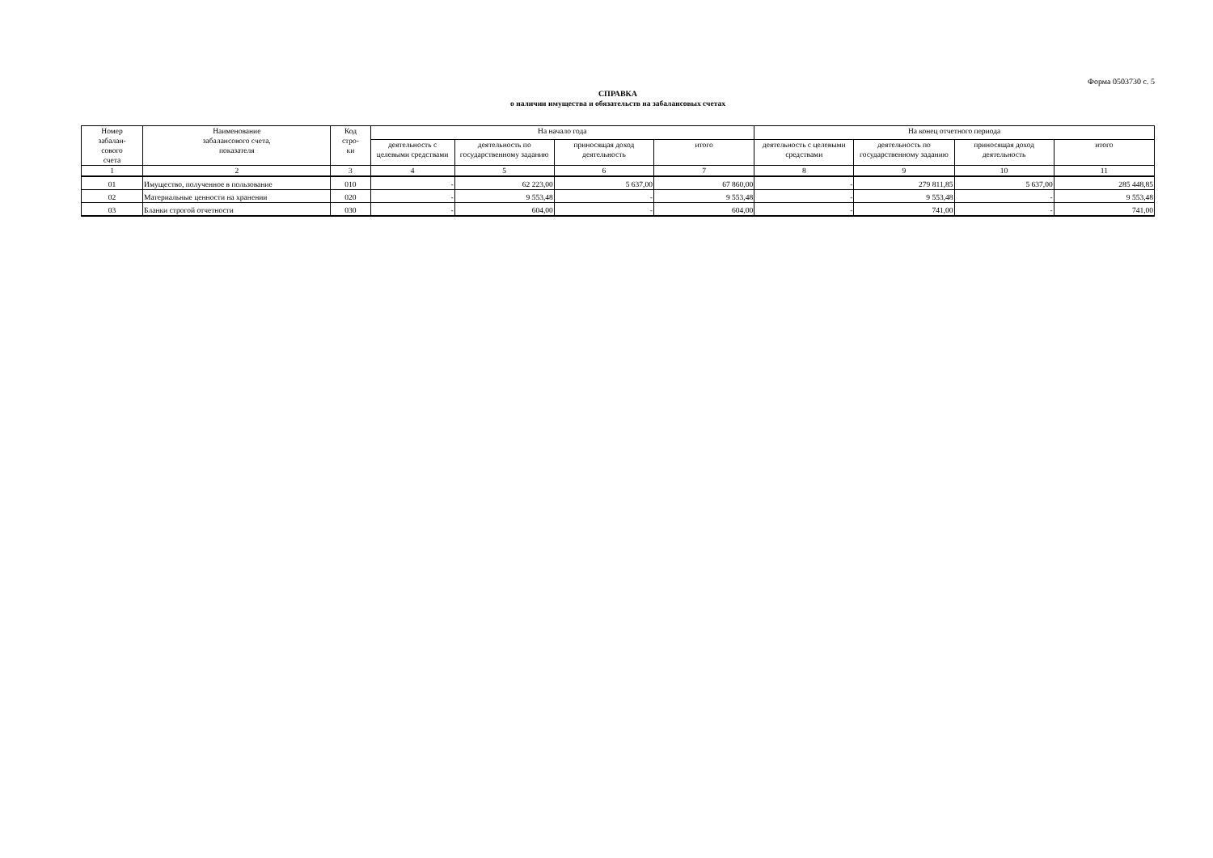Форма 0503730 с. 5
СПРАВКА
о наличии имущества и обязательств на забалансовых счетах
| Номер забалан- сового счета | Наименование забалансового счета, показателя | Код стро- ки | На начало года | | | | На конец отчетного периода | | | |
| --- | --- | --- | --- | --- | --- | --- | --- | --- | --- | --- |
| | | | деятельность с целевыми средствами | деятельность по государственному заданию | приносящая доход деятельность | итого | деятельность с целевыми средствами | деятельность по государственному заданию | приносящая доход деятельность | итого |
| 1 | 2 | 3 | 4 | 5 | 6 | 7 | 8 | 9 | 10 | 11 |
| 01 | Имущество, полученное в пользование | 010 | - | 62 223,00 | 5 637,00 | 67 860,00 | - | 279 811,85 | 5 637,00 | 285 448,85 |
| 02 | Материальные ценности на хранении | 020 | - | 9 553,48 | - | 9 553,48 | - | 9 553,48 | - | 9 553,48 |
| 03 | Бланки строгой отчетности | 030 | - | 604,00 | - | 604,00 | - | 741,00 | - | 741,00 |